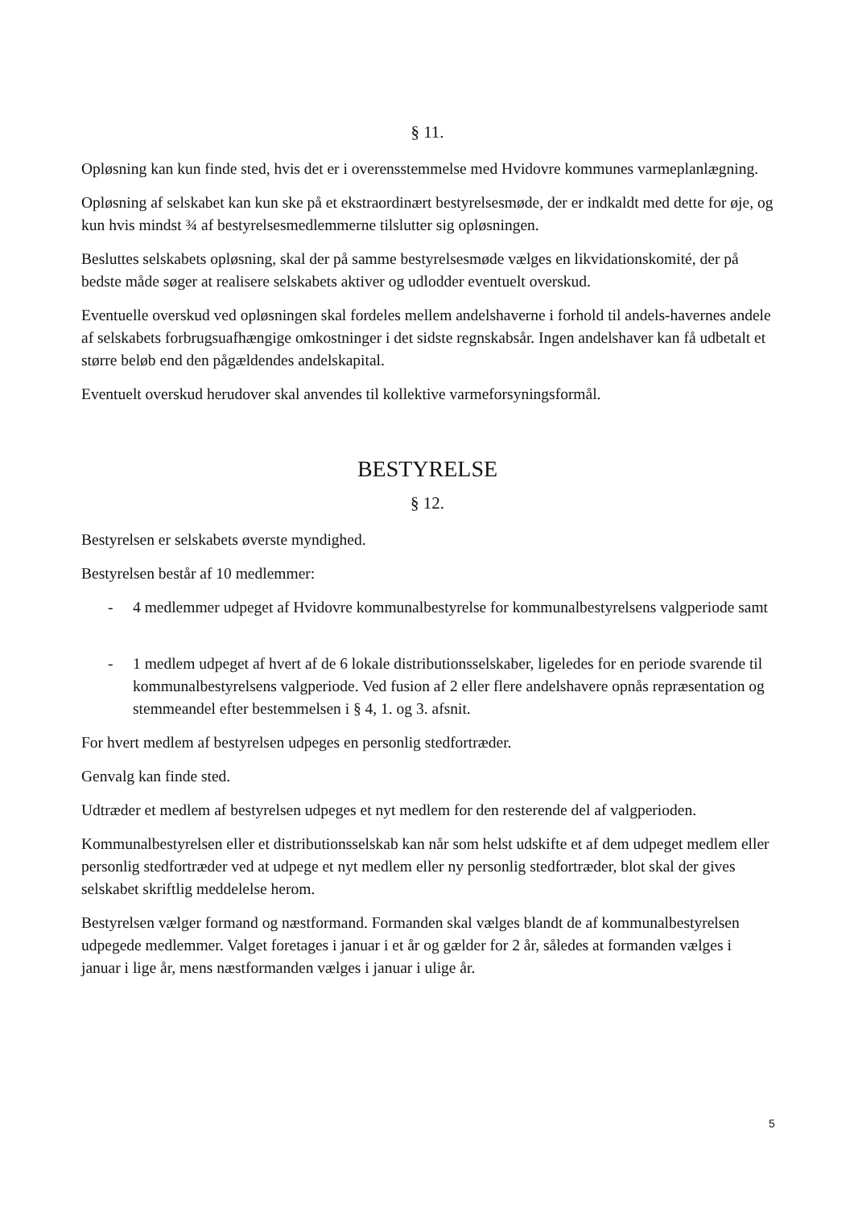§ 11.
Opløsning kan kun finde sted, hvis det er i overensstemmelse med Hvidovre kommunes varmeplanlægning.
Opløsning af selskabet kan kun ske på et ekstraordinært bestyrelsesmøde, der er indkaldt med dette for øje, og kun hvis mindst ¾ af bestyrelsesmedlemmerne tilslutter sig opløsningen.
Besluttes selskabets opløsning, skal der på samme bestyrelsesmøde vælges en likvidationskomité, der på bedste måde søger at realisere selskabets aktiver og udlodder eventuelt overskud.
Eventuelle overskud ved opløsningen skal fordeles mellem andelshaverne i forhold til andels-havernes andele af selskabets forbrugsuafhængige omkostninger i det sidste regnskabsår. Ingen andelshaver kan få udbetalt et større beløb end den pågældendes andelskapital.
Eventuelt overskud herudover skal anvendes til kollektive varmeforsyningsformål.
BESTYRELSE
§ 12.
Bestyrelsen er selskabets øverste myndighed.
Bestyrelsen består af 10 medlemmer:
- 4 medlemmer udpeget af Hvidovre kommunalbestyrelse for kommunalbestyrelsens valgperiode samt
- 1 medlem udpeget af hvert af de 6 lokale distributionsselskaber, ligeledes for en periode svarende til kommunalbestyrelsens valgperiode. Ved fusion af 2 eller flere andelshavere opnås repræsentation og stemmeandel efter bestemmelsen i § 4, 1. og 3. afsnit.
For hvert medlem af bestyrelsen udpeges en personlig stedfortræder.
Genvalg kan finde sted.
Udtræder et medlem af bestyrelsen udpeges et nyt medlem for den resterende del af valgperioden.
Kommunalbestyrelsen eller et distributionsselskab kan når som helst udskifte et af dem udpeget medlem eller personlig stedfortræder ved at udpege et nyt medlem eller ny personlig stedfortræder, blot skal der gives selskabet skriftlig meddelelse herom.
Bestyrelsen vælger formand og næstformand. Formanden skal vælges blandt de af kommunalbestyrelsen udpegede medlemmer. Valget foretages i januar i et år og gælder for 2 år, således at formanden vælges i januar i lige år, mens næstformanden vælges i januar i ulige år.
5